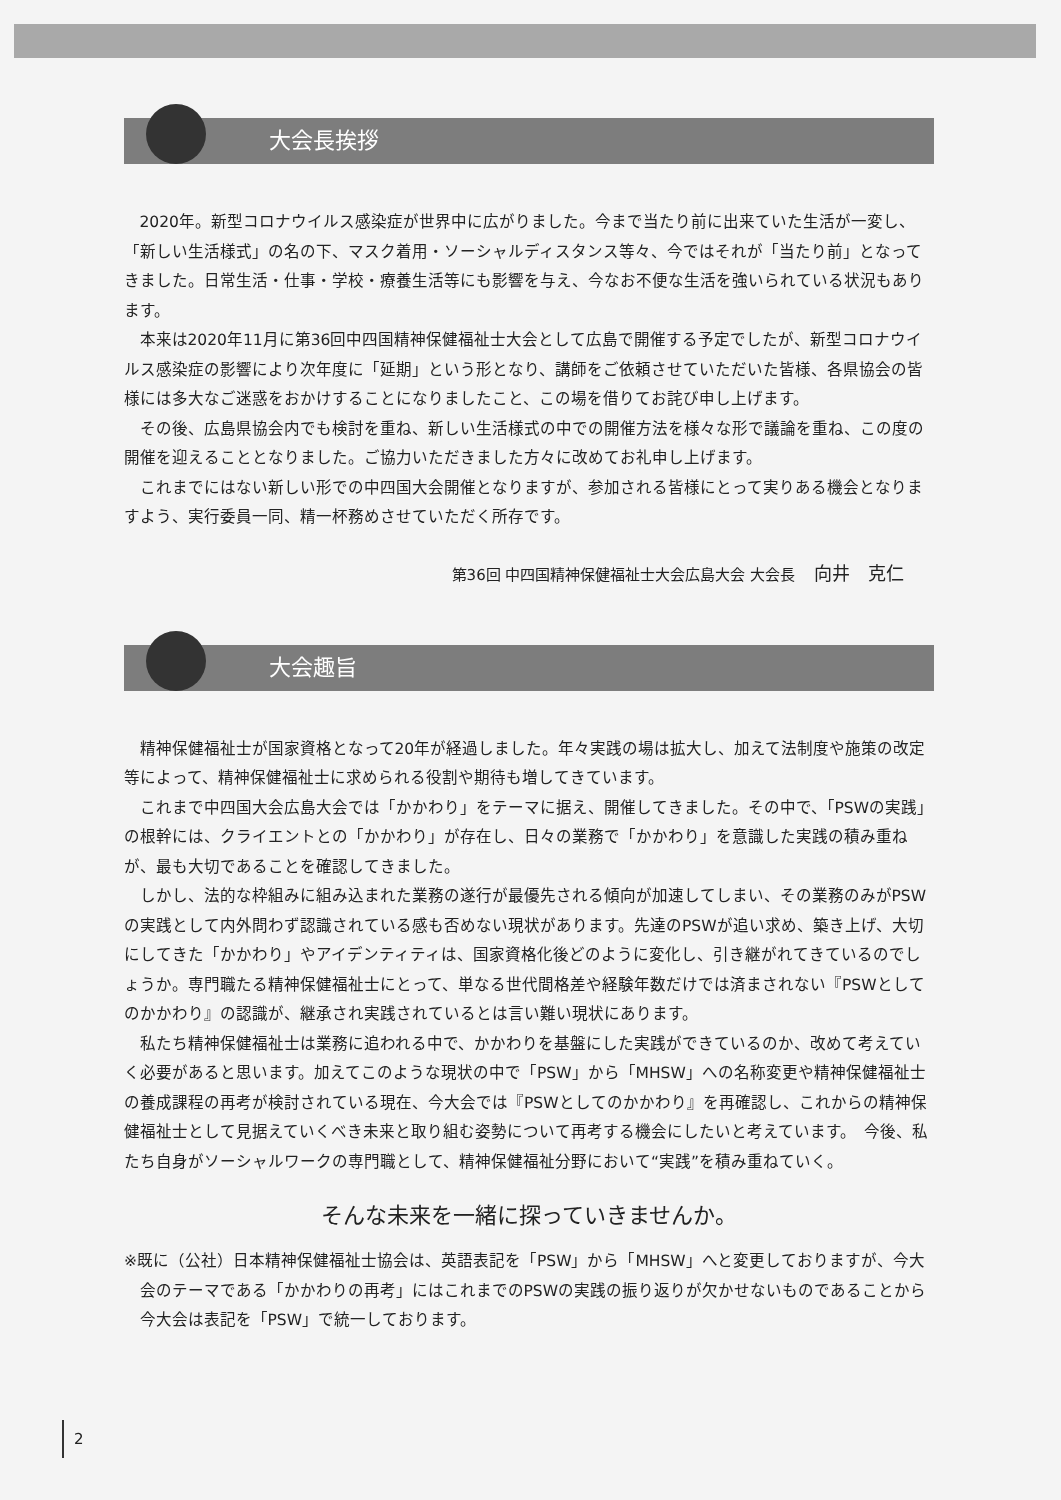大会長挨拶
2020年。新型コロナウイルス感染症が世界中に広がりました。今まで当たり前に出来ていた生活が一変し、「新しい生活様式」の名の下、マスク着用・ソーシャルディスタンス等々、今ではそれが「当たり前」となってきました。日常生活・仕事・学校・療養生活等にも影響を与え、今なお不便な生活を強いられている状況もあります。
本来は2020年11月に第36回中四国精神保健福祉士大会として広島で開催する予定でしたが、新型コロナウイルス感染症の影響により次年度に「延期」という形となり、講師をご依頼させていただいた皆様、各県協会の皆様には多大なご迷惑をおかけすることになりましたこと、この場を借りてお詫び申し上げます。
その後、広島県協会内でも検討を重ね、新しい生活様式の中での開催方法を様々な形で議論を重ね、この度の開催を迎えることとなりました。ご協力いただきました方々に改めてお礼申し上げます。
これまでにはない新しい形での中四国大会開催となりますが、参加される皆様にとって実りある機会となりますよう、実行委員一同、精一杯務めさせていただく所存です。
第36回 中四国精神保健福祉士大会広島大会 大会長 向井　克仁
大会趣旨
精神保健福祉士が国家資格となって20年が経過しました。年々実践の場は拡大し、加えて法制度や施策の改定等によって、精神保健福祉士に求められる役割や期待も増してきています。
これまで中四国大会広島大会では「かかわり」をテーマに据え、開催してきました。その中で、「PSWの実践」の根幹には、クライエントとの「かかわり」が存在し、日々の業務で「かかわり」を意識した実践の積み重ねが、最も大切であることを確認してきました。
しかし、法的な枠組みに組み込まれた業務の遂行が最優先される傾向が加速してしまい、その業務のみがPSWの実践として内外問わず認識されている感も否めない現状があります。先達のPSWが追い求め、築き上げ、大切にしてきた「かかわり」やアイデンティティは、国家資格化後どのように変化し、引き継がれてきているのでしょうか。専門職たる精神保健福祉士にとって、単なる世代間格差や経験年数だけでは済まされない『PSWとしてのかかわり』の認識が、継承され実践されているとは言い難い現状にあります。
私たち精神保健福祉士は業務に追われる中で、かかわりを基盤にした実践ができているのか、改めて考えていく必要があると思います。加えてこのような現状の中で「PSW」から「MHSW」への名称変更や精神保健福祉士の養成課程の再考が検討されている現在、今大会では『PSWとしてのかかわり』を再確認し、これからの精神保健福祉士として見据えていくべき未来と取り組む姿勢について再考する機会にしたいと考えています。　今後、私たち自身がソーシャルワークの専門職として、精神保健福祉分野において“実践”を積み重ねていく。
そんな未来を一緒に探っていきませんか。
※既に（公社）日本精神保健福祉士協会は、英語表記を「PSW」から「MHSW」へと変更しておりますが、今大会のテーマである「かかわりの再考」にはこれまでのPSWの実践の振り返りが欠かせないものであることから今大会は表記を「PSW」で統一しております。
2